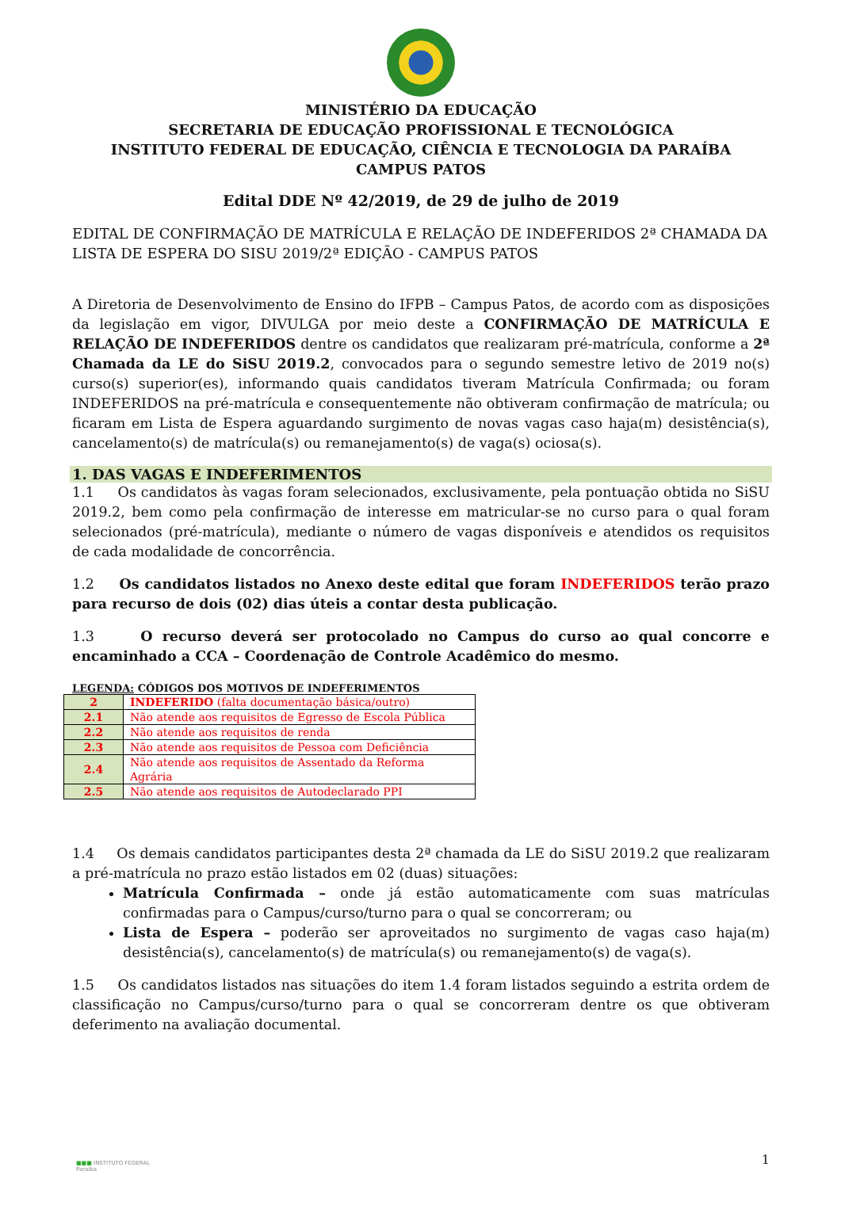MINISTÉRIO DA EDUCAÇÃO
SECRETARIA DE EDUCAÇÃO PROFISSIONAL E TECNOLÓGICA
INSTITUTO FEDERAL DE EDUCAÇÃO, CIÊNCIA E TECNOLOGIA DA PARAÍBA
CAMPUS PATOS
Edital DDE Nº 42/2019, de 29 de julho de 2019
EDITAL DE CONFIRMAÇÃO DE MATRÍCULA E RELAÇÃO DE INDEFERIDOS 2ª CHAMADA DA LISTA DE ESPERA DO SISU 2019/2ª EDIÇÃO - CAMPUS PATOS
A Diretoria de Desenvolvimento de Ensino do IFPB – Campus Patos, de acordo com as disposições da legislação em vigor, DIVULGA por meio deste a CONFIRMAÇÃO DE MATRÍCULA E RELAÇÃO DE INDEFERIDOS dentre os candidatos que realizaram pré-matrícula, conforme a 2ª Chamada da LE do SiSU 2019.2, convocados para o segundo semestre letivo de 2019 no(s) curso(s) superior(es), informando quais candidatos tiveram Matrícula Confirmada; ou foram INDEFERIDOS na pré-matrícula e consequentemente não obtiveram confirmação de matrícula; ou ficaram em Lista de Espera aguardando surgimento de novas vagas caso haja(m) desistência(s), cancelamento(s) de matrícula(s) ou remanejamento(s) de vaga(s) ociosa(s).
1. DAS VAGAS E INDEFERIMENTOS
1.1 Os candidatos às vagas foram selecionados, exclusivamente, pela pontuação obtida no SiSU 2019.2, bem como pela confirmação de interesse em matricular-se no curso para o qual foram selecionados (pré-matrícula), mediante o número de vagas disponíveis e atendidos os requisitos de cada modalidade de concorrência.
1.2 Os candidatos listados no Anexo deste edital que foram INDEFERIDOS terão prazo para recurso de dois (02) dias úteis a contar desta publicação.
1.3 O recurso deverá ser protocolado no Campus do curso ao qual concorre e encaminhado a CCA – Coordenação de Controle Acadêmico do mesmo.
LEGENDA: CÓDIGOS DOS MOTIVOS DE INDEFERIMENTOS
| 2 | INDEFERIDO (falta documentação básica/outro) |
| 2.1 | Não atende aos requisitos de Egresso de Escola Pública |
| 2.2 | Não atende aos requisitos de renda |
| 2.3 | Não atende aos requisitos de Pessoa com Deficiência |
| 2.4 | Não atende aos requisitos de Assentado da Reforma Agrária |
| 2.5 | Não atende aos requisitos de Autodeclarado PPI |
1.4 Os demais candidatos participantes desta 2ª chamada da LE do SiSU 2019.2 que realizaram a pré-matrícula no prazo estão listados em 02 (duas) situações:
Matrícula Confirmada – onde já estão automaticamente com suas matrículas confirmadas para o Campus/curso/turno para o qual se concorreram; ou
Lista de Espera – poderão ser aproveitados no surgimento de vagas caso haja(m) desistência(s), cancelamento(s) de matrícula(s) ou remanejamento(s) de vaga(s).
1.5 Os candidatos listados nas situações do item 1.4 foram listados seguindo a estrita ordem de classificação no Campus/curso/turno para o qual se concorreram dentre os que obtiveram deferimento na avaliação documental.
■■■ INSTITUTO FEDERAL
Paraíba
1